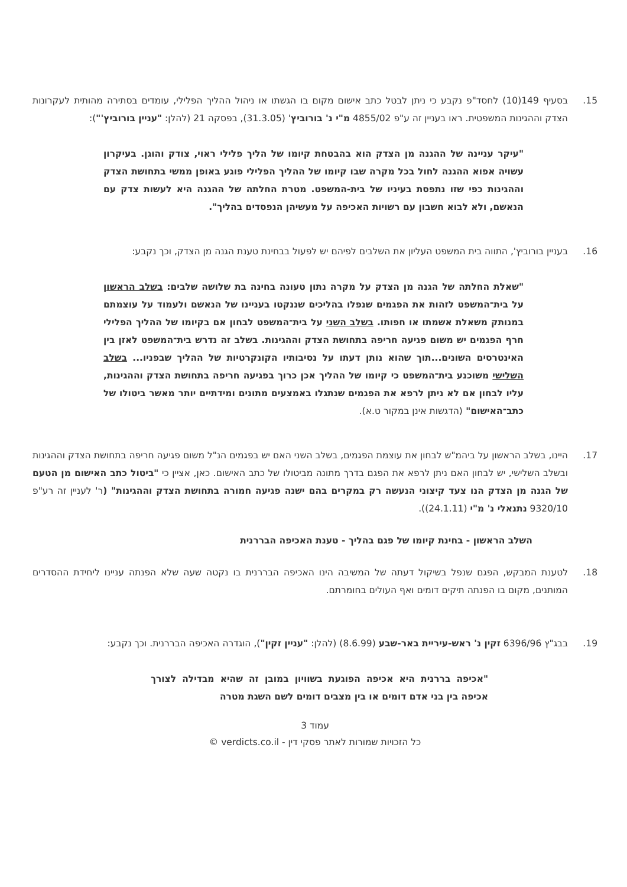15. בסעיף 149(10) לחסד"פ נקבע כי ניתן לבטל כתב אישום מקום בו הגשתו או ניהול ההליך הפלילי, עומדים בסתירה מהותית לעקרונות הצדק וההגינות המשפטית. ראו בעניין זה ע"פ 4855/02 מ"י נ' בורוביץ' (31.3.05), בפסקה 21 (להלן: "עניין בורוביץ'"):
"עיקר עניינה של ההגנה מן הצדק הוא בהבטחת קיומו של הליך פלילי ראוי, צודק והוגן. בעיקרון עשויה אפוא ההגנה לחול בכל מקרה שבו קיומו של ההליך הפלילי פוגע באופן ממשי בתחושת הצדק וההגינות כפי שזו נתפסת בעיניו של בית-המשפט. מטרת החלתה של ההגנה היא לעשות צדק עם הנאשם, ולא לבוא חשבון עם רשויות האכיפה על מעשיהן הנפסדים בהליך".
16. בעניין בורוביץ', התווה בית המשפט העליון את השלבים לפיהם יש לפעול בבחינת טענת הגנה מן הצדק, וכך נקבע:
"שאלת החלתה של הגנה מן הצדק על מקרה נתון טעונה בחינה בת שלושה שלבים: בשלב הראשון על בית־המשפט לזהות את הפגמים שנפלו בהליכים שננקטו בעניינו של הנאשם ולעמוד על עוצמתם במנותק משאלת אשמתו או חפותו. בשלב השני על בית־המשפט לבחון אם בקיומו של ההליך הפלילי חרף הפגמים יש משום פגיעה חריפה בתחושת הצדק וההגינות. בשלב זה נדרש בית־המשפט לאזן בין האינטרסים השונים...תוך שהוא נותן דעתו על נסיבותיו הקונקרטיות של ההליך שבפניו... בשלב השלישי משוכנע בית־המשפט כי קיומו של ההליך אכן כרוך בפגיעה חריפה בתחושת הצדק וההגינות, עליו לבחון אם לא ניתן לרפא את הפגמים שנתגלו באמצעים מתונים ומידתיים יותר מאשר ביטולו של כתב־האישום" (הדגשות אינן במקור ט.א).
17. היינו, בשלב הראשון על ביהמ"ש לבחון את עוצמת הפגמים, בשלב השני האם יש בפגמים הנ"ל משום פגיעה חריפה בתחושת הצדק וההגינות ובשלב השלישי, יש לבחון האם ניתן לרפא את הפגם בדרך מתונה מביטולו של כתב האישום. כאן, אציין כי "ביטול כתב האישום מן הטעם של הגנה מן הצדק הנו צעד קיצוני הנעשה רק במקרים בהם ישנה פגיעה חמורה בתחושת הצדק וההגינות" (ר' לעניין זה רע"פ 9320/10 נתנאלי נ' מ"י (24.1.11)).
השלב הראשון - בחינת קיומו של פגם בהליך - טענת האכיפה הבררנית
18. לטענת המבקש, הפגם שנפל בשיקול דעתה של המשיבה הינו האכיפה הבררנית בו נקטה שעה שלא הפנתה עניינו ליחידת ההסדרים המותנים, מקום בו הפנתה תיקים דומים ואף העולים בחומרתם.
19. בבג"ץ 6396/96 זקין נ' ראש-עיריית באר-שבע (8.6.99) (להלן: "עניין זקין"), הוגדרה האכיפה הבררנית. וכך נקבע:
"אכיפה בררנית היא אכיפה הפוגעת בשוויון במובן זה שהיא מבדילה לצורך אכיפה בין בני אדם דומים או בין מצבים דומים לשם השגת מטרה
עמוד 3
כל הזכויות שמורות לאתר פסקי דין - verdicts.co.il ©